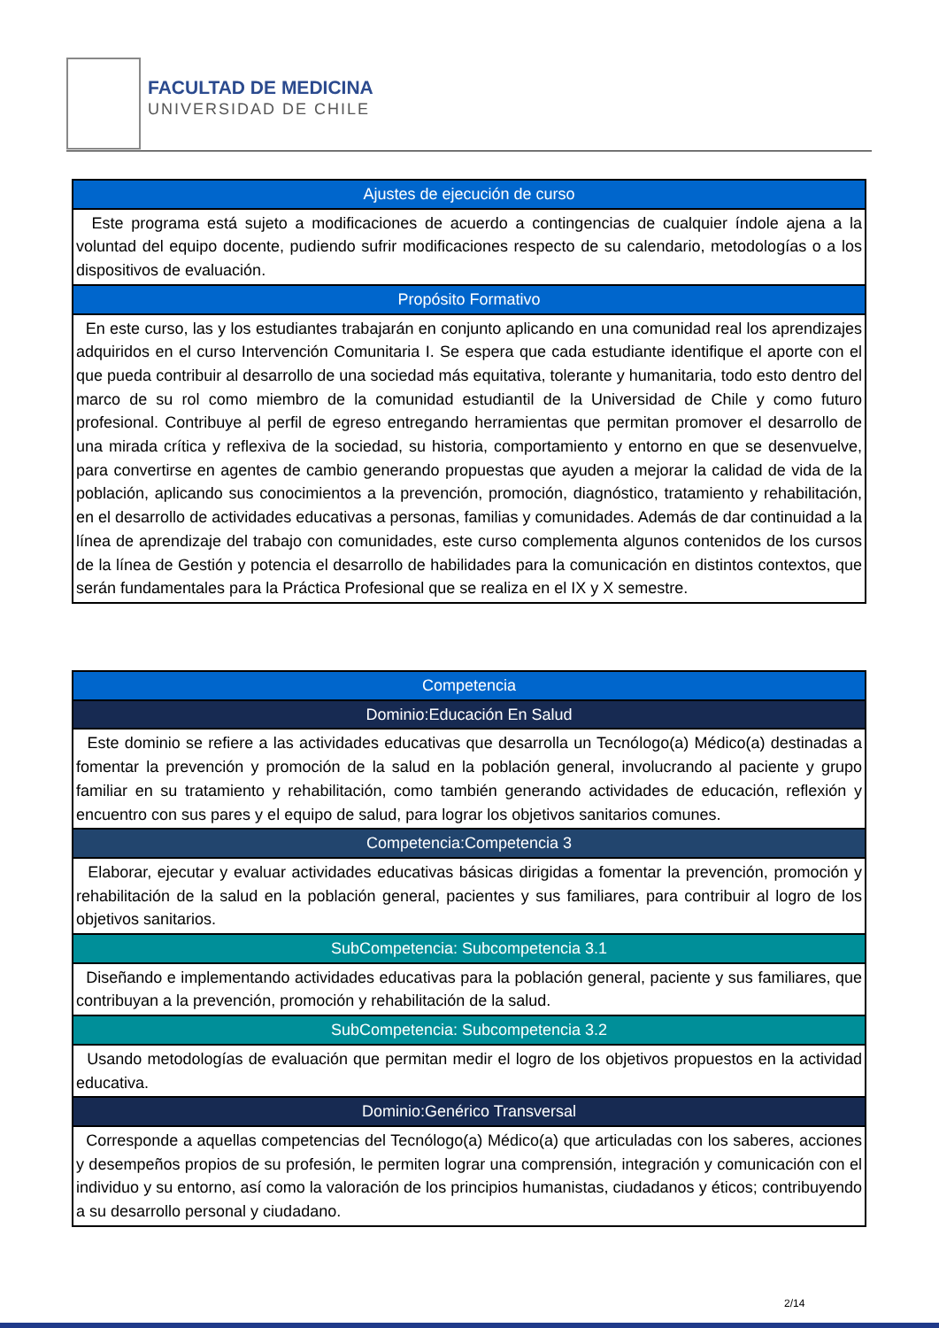FACULTAD DE MEDICINA
UNIVERSIDAD DE CHILE
| Ajustes de ejecución de curso |
| Este programa está sujeto a modificaciones de acuerdo a contingencias de cualquier índole ajena a la voluntad del equipo docente, pudiendo sufrir modificaciones respecto de su calendario, metodologías o a los dispositivos de evaluación. |
| Propósito Formativo |
| En este curso, las y los estudiantes trabajarán en conjunto aplicando en una comunidad real los aprendizajes adquiridos en el curso Intervención Comunitaria I. Se espera que cada estudiante identifique el aporte con el que pueda contribuir al desarrollo de una sociedad más equitativa, tolerante y humanitaria, todo esto dentro del marco de su rol como miembro de la comunidad estudiantil de la Universidad de Chile y como futuro profesional. Contribuye al perfil de egreso entregando herramientas que permitan promover el desarrollo de una mirada crítica y reflexiva de la sociedad, su historia, comportamiento y entorno en que se desenvuelve, para convertirse en agentes de cambio generando propuestas que ayuden a mejorar la calidad de vida de la población, aplicando sus conocimientos a la prevención, promoción, diagnóstico, tratamiento y rehabilitación, en el desarrollo de actividades educativas a personas, familias y comunidades. Además de dar continuidad a la línea de aprendizaje del trabajo con comunidades, este curso complementa algunos contenidos de los cursos de la línea de Gestión y potencia el desarrollo de habilidades para la comunicación en distintos contextos, que serán fundamentales para la Práctica Profesional que se realiza en el IX y X semestre. |
| Competencia |
| Dominio:Educación En Salud |
| Este dominio se refiere a las actividades educativas que desarrolla un Tecnólogo(a) Médico(a) destinadas a fomentar la prevención y promoción de la salud en la población general, involucrando al paciente y grupo familiar en su tratamiento y rehabilitación, como también generando actividades de educación, reflexión y encuentro con sus pares y el equipo de salud, para lograr los objetivos sanitarios comunes. |
| Competencia:Competencia 3 |
| Elaborar, ejecutar y evaluar actividades educativas básicas dirigidas a fomentar la prevención, promoción y rehabilitación de la salud en la población general, pacientes y sus familiares, para contribuir al logro de los objetivos sanitarios. |
| SubCompetencia: Subcompetencia 3.1 |
| Diseñando e implementando actividades educativas para la población general, paciente y sus familiares, que contribuyan a la prevención, promoción y rehabilitación de la salud. |
| SubCompetencia: Subcompetencia 3.2 |
| Usando metodologías de evaluación que permitan medir el logro de los objetivos propuestos en la actividad educativa. |
| Dominio:Genérico Transversal |
| Corresponde a aquellas competencias del Tecnólogo(a) Médico(a) que articuladas con los saberes, acciones y desempeños propios de su profesión, le permiten lograr una comprensión, integración y comunicación con el individuo y su entorno, así como la valoración de los principios humanistas, ciudadanos y éticos; contribuyendo a su desarrollo personal y ciudadano. |
2/14